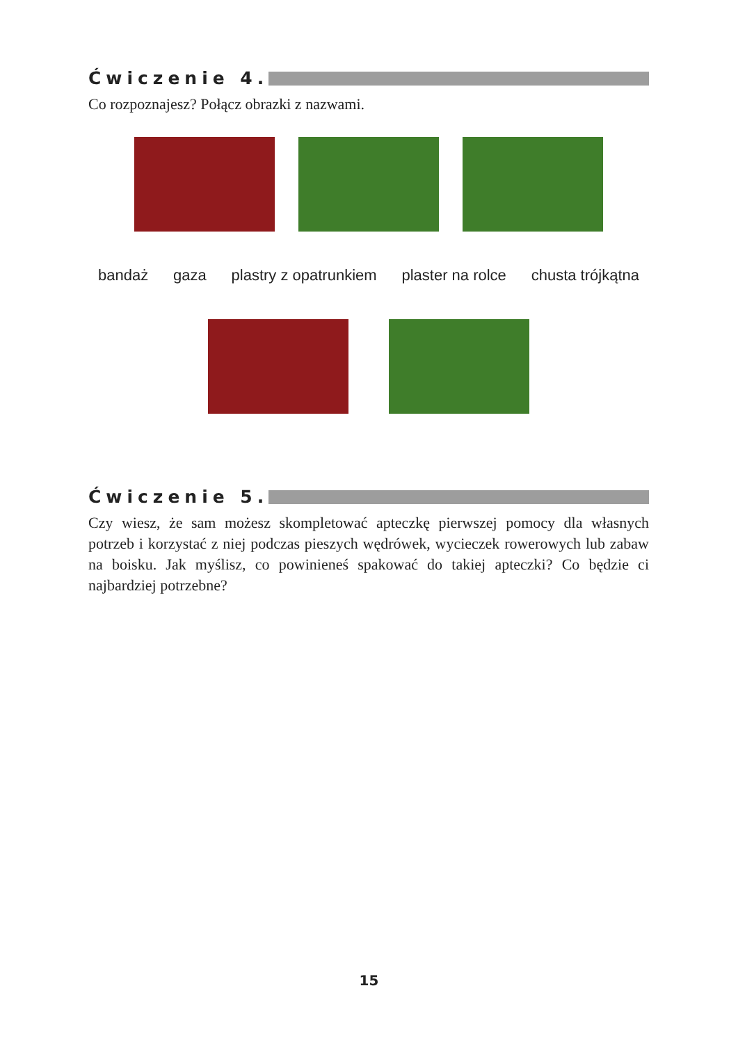Ćwiczenie 4.
Co rozpoznajesz? Połącz obrazki z nazwami.
bandaż gaza plastry z opatrunkiem plaster na rolce chusta trójkątna
Ćwiczenie 5.
Czy wiesz, że sam możesz skompletować apteczkę pierwszej pomocy dla własnych potrzeb i korzystać z niej podczas pieszych wędrówek, wycieczek rowerowych lub zabaw na boisku. Jak myślisz, co powinieneś spakować do takiej apteczki? Co będzie ci najbardziej potrzebne?
15